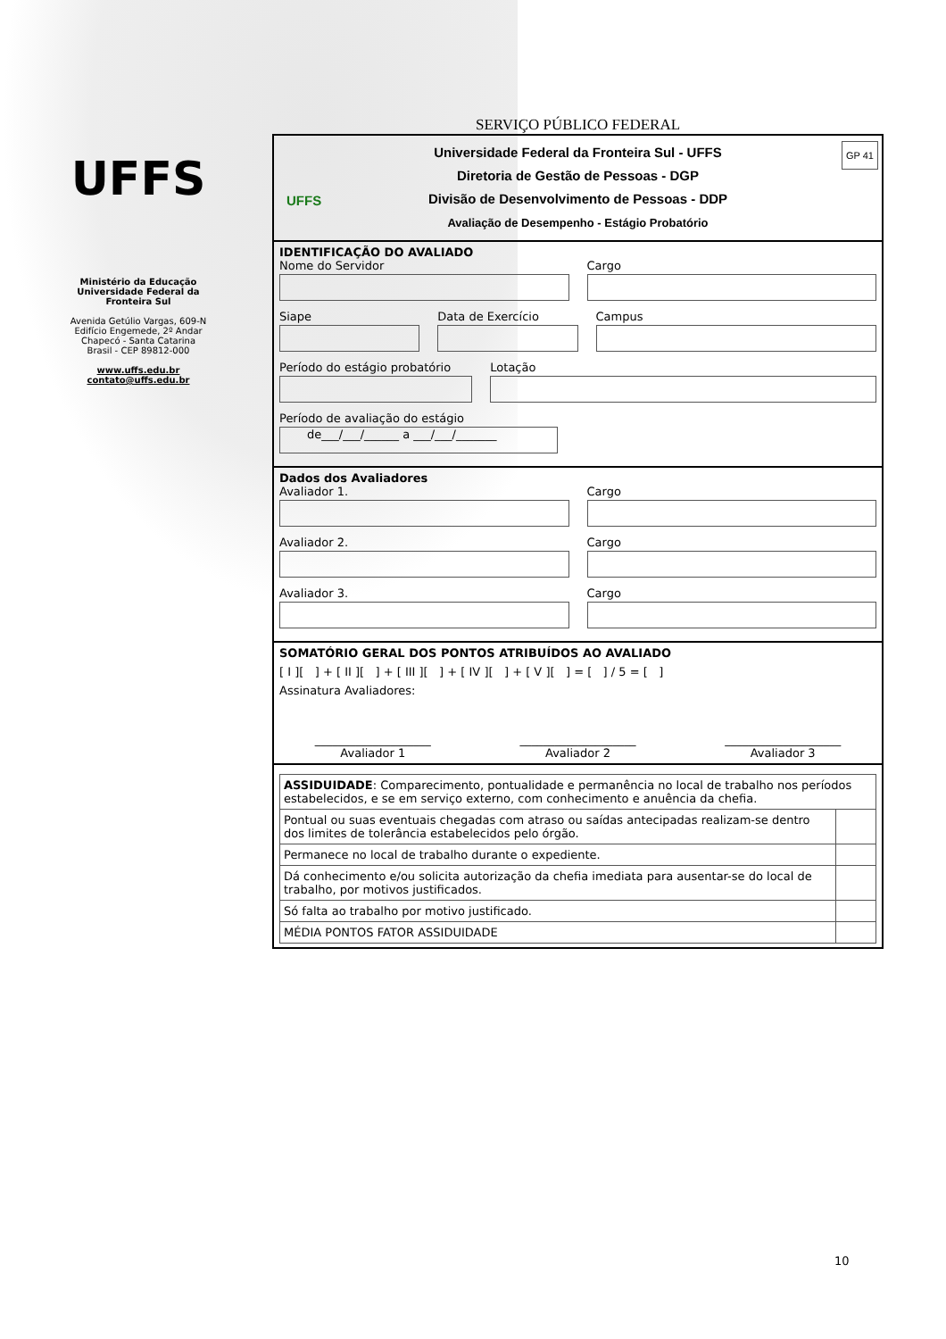UFFS
Ministério da Educação
Universidade Federal da
Fronteira Sul
Avenida Getúlio Vargas, 609-N
Edifício Engemede, 2º Andar
Chapecó - Santa Catarina
Brasil - CEP 89812-000
www.uffs.edu.br
contato@uffs.edu.br
SERVIÇO PÚBLICO FEDERAL
UFFS
GP 41 Universidade Federal da Fronteira Sul - UFFS
Diretoria de Gestão de Pessoas - DGP
Divisão de Desenvolvimento de Pessoas - DDP
Avaliação de Desempenho - Estágio Probatório
IDENTIFICAÇÃO DO AVALIADO
Nome do Servidor Cargo
Siape Data de Exercício Campus
Período do estágio probatório Lotação
Período de avaliação do estágio
de___/___/______ a ___/___/_______
Dados dos Avaliadores
Avaliador 1. Cargo
Avaliador 2. Cargo
Avaliador 3. Cargo
SOMATÓRIO GERAL DOS PONTOS ATRIBUÍDOS AO AVALIADO
[ I ][ ] + [ II ][ ] + [ III ][ ] + [ IV ][ ] + [ V ][ ] = [ ] / 5 = [ ]
Assinatura Avaliadores:
____________________
Avaliador 1
____________________
Avaliador 2
____________________
Avaliador 3
| ASSIDUIDADE : Comparecimento, pontualidade e permanência no local de trabalho nos períodos estabelecidos, e se em serviço externo, com conhecimento e anuência da chefia. | |
| Pontual ou suas eventuais chegadas com atraso ou saídas antecipadas realizam-se dentro dos limites de tolerância estabelecidos pelo órgão. | |
| Permanece no local de trabalho durante o expediente. | |
| Dá conhecimento e/ou solicita autorização da chefia imediata para ausentar-se do local de trabalho, por motivos justificados. | |
| Só falta ao trabalho por motivo justificado. | |
| MÉDIA PONTOS FATOR ASSIDUIDADE | |
10